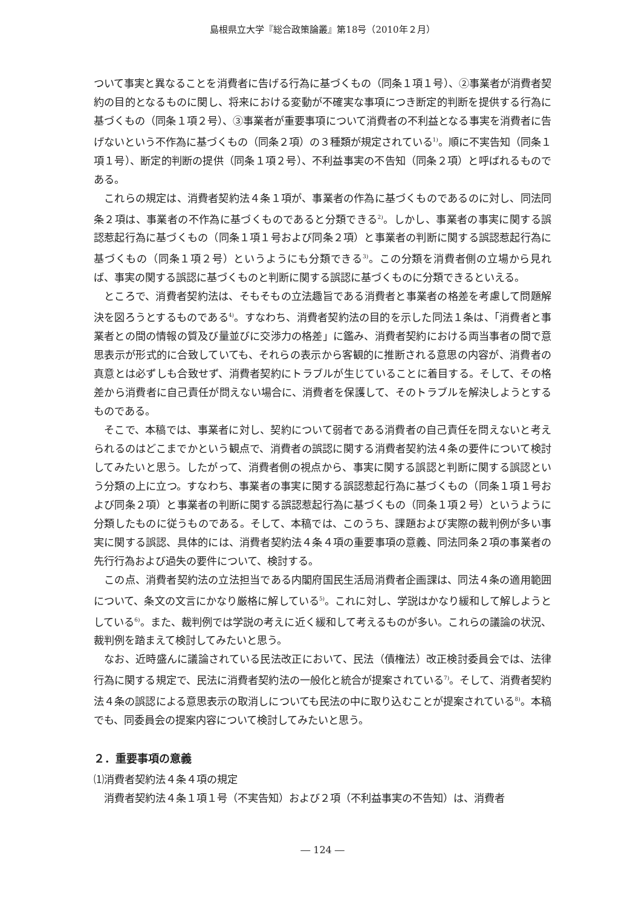島根県立大学『総合政策論叢』第18号（2010年２月）
ついて事実と異なることを消費者に告げる行為に基づくもの（同条１項１号）、②事業者が消費者契約の目的となるものに関し、将来における変動が不確実な事項につき断定的判断を提供する行為に基づくもの（同条１項２号）、③事業者が重要事項について消費者の不利益となる事実を消費者に告げないという不作為に基づくもの（同条２項）の３種類が規定されている<sup>1)</sup>。順に不実告知（同条１項１号）、断定的判断の提供（同条１項２号）、不利益事実の不告知（同条２項）と呼ばれるものである。
これらの規定は、消費者契約法４条１項が、事業者の作為に基づくものであるのに対し、同法同条２項は、事業者の不作為に基づくものであると分類できる<sup>2)</sup>。しかし、事業者の事実に関する誤認惹起行為に基づくもの（同条１項１号および同条２項）と事業者の判断に関する誤認惹起行為に基づくもの（同条１項２号）というようにも分類できる<sup>3)</sup>。この分類を消費者側の立場から見れば、事実の関する誤認に基づくものと判断に関する誤認に基づくものに分類できるといえる。
ところで、消費者契約法は、そもそもの立法趣旨である消費者と事業者の格差を考慮して問題解決を図ろうとするものである<sup>4)</sup>。すなわち、消費者契約法の目的を示した同法１条は、「消費者と事業者との間の情報の質及び量並びに交渉力の格差」に鑑み、消費者契約における両当事者の間で意思表示が形式的に合致していても、それらの表示から客観的に推断される意思の内容が、消費者の真意とは必ずしも合致せず、消費者契約にトラブルが生じていることに着目する。そして、その格差から消費者に自己責任が問えない場合に、消費者を保護して、そのトラブルを解決しようとするものである。
そこで、本稿では、事業者に対し、契約について弱者である消費者の自己責任を問えないと考えられるのはどこまでかという観点で、消費者の誤認に関する消費者契約法４条の要件について検討してみたいと思う。したがって、消費者側の視点から、事実に関する誤認と判断に関する誤認という分類の上に立つ。すなわち、事業者の事実に関する誤認惹起行為に基づくもの（同条１項１号および同条２項）と事業者の判断に関する誤認惹起行為に基づくもの（同条１項２号）というように分類したものに従うものである。そして、本稿では、このうち、課題および実際の裁判例が多い事実に関する誤認、具体的には、消費者契約法４条４項の重要事項の意義、同法同条２項の事業者の先行行為および過失の要件について、検討する。
この点、消費者契約法の立法担当である内閣府国民生活局消費者企画課は、同法４条の適用範囲について、条文の文言にかなり厳格に解している<sup>5)</sup>。これに対し、学説はかなり緩和して解しようとしている<sup>6)</sup>。また、裁判例では学説の考えに近く緩和して考えるものが多い。これらの議論の状況、裁判例を踏まえて検討してみたいと思う。
なお、近時盛んに議論されている民法改正において、民法（債権法）改正検討委員会では、法律行為に関する規定で、民法に消費者契約法の一般化と統合が提案されている<sup>7)</sup>。そして、消費者契約法４条の誤認による意思表示の取消しについても民法の中に取り込むことが提案されている<sup>8)</sup>。本稿でも、同委員会の提案内容について検討してみたいと思う。
２．重要事項の意義
⑴消費者契約法４条４項の規定
消費者契約法４条１項１号（不実告知）および２項（不利益事実の不告知）は、消費者
― 124 ―